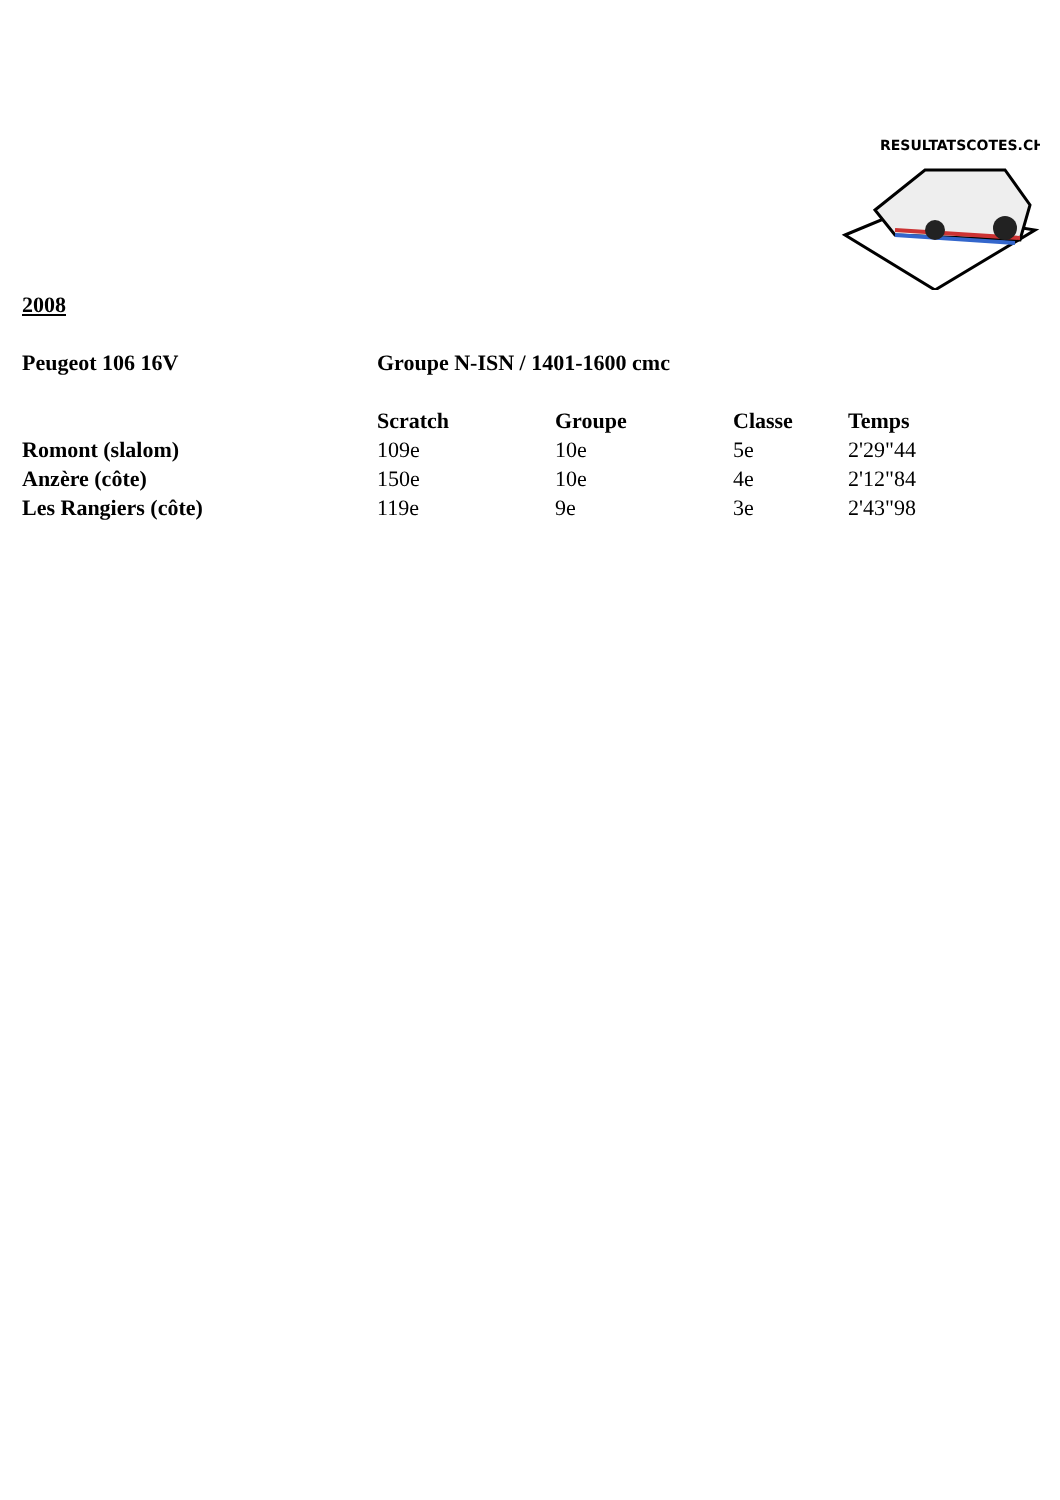RESULTATSCOTES.CH
2008
| Peugeot 106 16V | Groupe N-ISN / 1401-1600 cmc | | | |
| --- | --- | --- | --- | --- |
| | Scratch | Groupe | Classe | Temps |
| Romont (slalom) | 109e | 10e | 5e | 2'29"44 |
| Anzère (côte) | 150e | 10e | 4e | 2'12"84 |
| Les Rangiers (côte) | 119e | 9e | 3e | 2'43"98 |